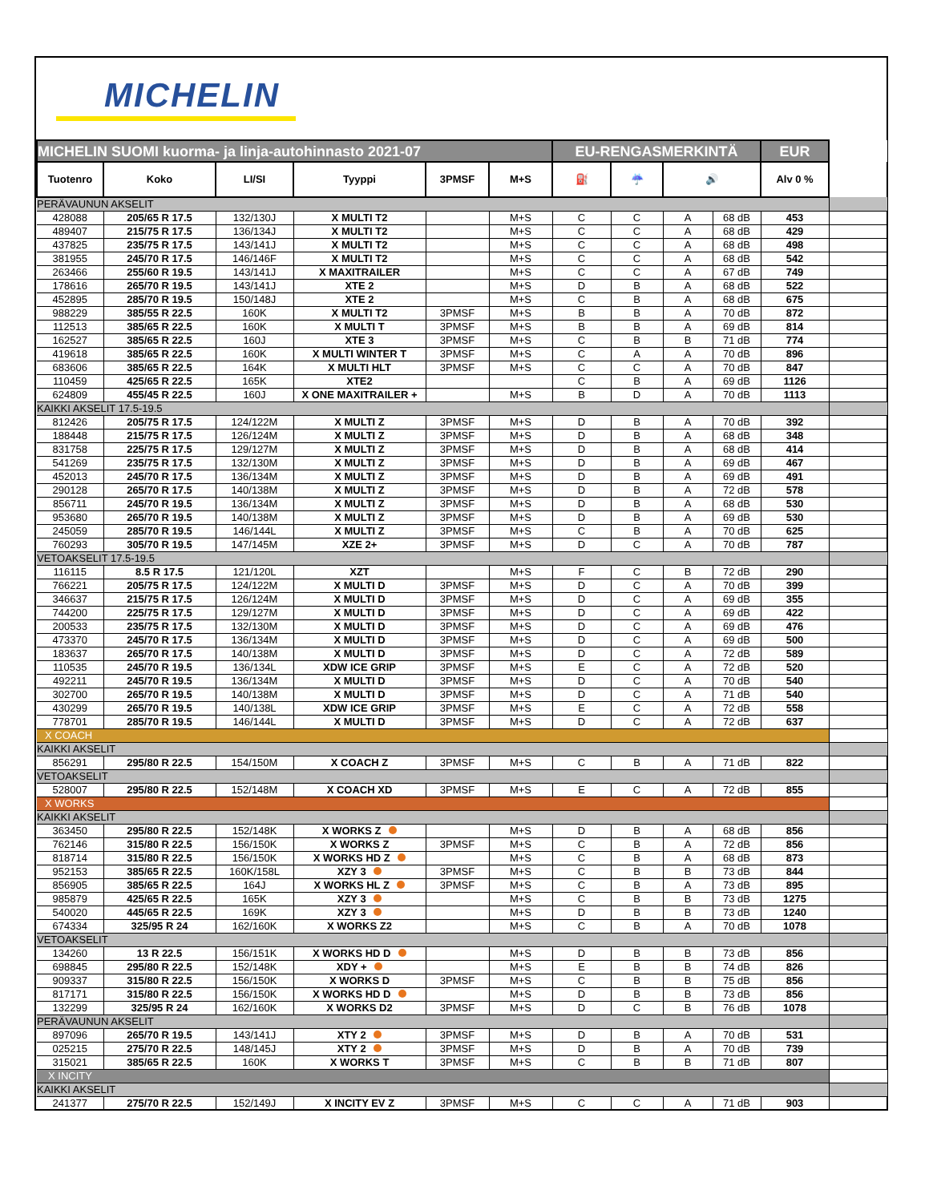MICHELIN
| MICHELIN SUOMI kuorma- ja linja-autohinnasto 2021-07 | | | | | | EU-RENGASMERKINTÄ | | | | EUR | |
| --- | --- | --- | --- | --- | --- | --- | --- | --- | --- | --- | --- |
| Tuotenro | Koko | LI/SI | Tyyppi | 3PMSF | M+S | ⛽ | ☔ | 🔊 | | Alv 0 % | |
| PERÄVAUNUN AKSELIT | | | | | | | | | | | |
| 428088 | 205/65 R 17.5 | 132/130J | X MULTI T2 | | M+S | C | C | A | 68 dB | 453 | |
| 489407 | 215/75 R 17.5 | 136/134J | X MULTI T2 | | M+S | C | C | A | 68 dB | 429 | |
| 437825 | 235/75 R 17.5 | 143/141J | X MULTI T2 | | M+S | C | C | A | 68 dB | 498 | |
| 381955 | 245/70 R 17.5 | 146/146F | X MULTI T2 | | M+S | C | C | A | 68 dB | 542 | |
| 263466 | 255/60 R 19.5 | 143/141J | X MAXITRAILER | | M+S | C | C | A | 67 dB | 749 | |
| 178616 | 265/70 R 19.5 | 143/141J | XTE 2 | | M+S | D | B | A | 68 dB | 522 | |
| 452895 | 285/70 R 19.5 | 150/148J | XTE 2 | | M+S | C | B | A | 68 dB | 675 | |
| 988229 | 385/55 R 22.5 | 160K | X MULTI T2 | 3PMSF | M+S | B | B | A | 70 dB | 872 | |
| 112513 | 385/65 R 22.5 | 160K | X MULTI T | 3PMSF | M+S | B | B | A | 69 dB | 814 | |
| 162527 | 385/65 R 22.5 | 160J | XTE 3 | 3PMSF | M+S | C | B | B | 71 dB | 774 | |
| 419618 | 385/65 R 22.5 | 160K | X MULTI WINTER T | 3PMSF | M+S | C | A | A | 70 dB | 896 | |
| 683606 | 385/65 R 22.5 | 164K | X MULTI HLT | 3PMSF | M+S | C | C | A | 70 dB | 847 | |
| 110459 | 425/65 R 22.5 | 165K | XTE2 | | | C | B | A | 69 dB | 1126 | |
| 624809 | 455/45 R 22.5 | 160J | X ONE MAXITRAILER + | | M+S | B | D | A | 70 dB | 1113 | |
| KAIKKI AKSELIT 17.5-19.5 | | | | | | | | | | | |
| 812426 | 205/75 R 17.5 | 124/122M | X MULTI Z | 3PMSF | M+S | D | B | A | 70 dB | 392 | |
| 188448 | 215/75 R 17.5 | 126/124M | X MULTI Z | 3PMSF | M+S | D | B | A | 68 dB | 348 | |
| 831758 | 225/75 R 17.5 | 129/127M | X MULTI Z | 3PMSF | M+S | D | B | A | 68 dB | 414 | |
| 541269 | 235/75 R 17.5 | 132/130M | X MULTI Z | 3PMSF | M+S | D | B | A | 69 dB | 467 | |
| 452013 | 245/70 R 17.5 | 136/134M | X MULTI Z | 3PMSF | M+S | D | B | A | 69 dB | 491 | |
| 290128 | 265/70 R 17.5 | 140/138M | X MULTI Z | 3PMSF | M+S | D | B | A | 72 dB | 578 | |
| 856711 | 245/70 R 19.5 | 136/134M | X MULTI Z | 3PMSF | M+S | D | B | A | 68 dB | 530 | |
| 953680 | 265/70 R 19.5 | 140/138M | X MULTI Z | 3PMSF | M+S | D | B | A | 69 dB | 530 | |
| 245059 | 285/70 R 19.5 | 146/144L | X MULTI Z | 3PMSF | M+S | C | B | A | 70 dB | 625 | |
| 760293 | 305/70 R 19.5 | 147/145M | XZE 2+ | 3PMSF | M+S | D | C | A | 70 dB | 787 | |
| VETOAKSELIT 17.5-19.5 | | | | | | | | | | | |
| 116115 | 8.5 R 17.5 | 121/120L | XZT | | M+S | F | C | B | 72 dB | 290 | |
| 766221 | 205/75 R 17.5 | 124/122M | X MULTI D | 3PMSF | M+S | D | C | A | 70 dB | 399 | |
| 346637 | 215/75 R 17.5 | 126/124M | X MULTI D | 3PMSF | M+S | D | C | A | 69 dB | 355 | |
| 744200 | 225/75 R 17.5 | 129/127M | X MULTI D | 3PMSF | M+S | D | C | A | 69 dB | 422 | |
| 200533 | 235/75 R 17.5 | 132/130M | X MULTI D | 3PMSF | M+S | D | C | A | 69 dB | 476 | |
| 473370 | 245/70 R 17.5 | 136/134M | X MULTI D | 3PMSF | M+S | D | C | A | 69 dB | 500 | |
| 183637 | 265/70 R 17.5 | 140/138M | X MULTI D | 3PMSF | M+S | D | C | A | 72 dB | 589 | |
| 110535 | 245/70 R 19.5 | 136/134L | XDW ICE GRIP | 3PMSF | M+S | E | C | A | 72 dB | 520 | |
| 492211 | 245/70 R 19.5 | 136/134M | X MULTI D | 3PMSF | M+S | D | C | A | 70 dB | 540 | |
| 302700 | 265/70 R 19.5 | 140/138M | X MULTI D | 3PMSF | M+S | D | C | A | 71 dB | 540 | |
| 430299 | 265/70 R 19.5 | 140/138L | XDW ICE GRIP | 3PMSF | M+S | E | C | A | 72 dB | 558 | |
| 778701 | 285/70 R 19.5 | 146/144L | X MULTI D | 3PMSF | M+S | D | C | A | 72 dB | 637 | |
| X COACH | | | | | | | | | | | |
| KAIKKI AKSELIT | | | | | | | | | | | |
| 856291 | 295/80 R 22.5 | 154/150M | X COACH Z | 3PMSF | M+S | C | B | A | 71 dB | 822 | |
| VETOAKSELIT | | | | | | | | | | | |
| 528007 | 295/80 R 22.5 | 152/148M | X COACH XD | 3PMSF | M+S | E | C | A | 72 dB | 855 | |
| X WORKS | | | | | | | | | | | |
| KAIKKI AKSELIT | | | | | | | | | | | |
| 363450 | 295/80 R 22.5 | 152/148K | X WORKS Z | | M+S | D | B | A | 68 dB | 856 | |
| 762146 | 315/80 R 22.5 | 156/150K | X WORKS Z | 3PMSF | M+S | C | B | A | 72 dB | 856 | |
| 818714 | 315/80 R 22.5 | 156/150K | X WORKS HD Z | | M+S | C | B | A | 68 dB | 873 | |
| 952153 | 385/65 R 22.5 | 160K/158L | XZY 3 | 3PMSF | M+S | C | B | B | 73 dB | 844 | |
| 856905 | 385/65 R 22.5 | 164J | X WORKS HL Z | 3PMSF | M+S | C | B | A | 73 dB | 895 | |
| 985879 | 425/65 R 22.5 | 165K | XZY 3 | | M+S | C | B | B | 73 dB | 1275 | |
| 540020 | 445/65 R 22.5 | 169K | XZY 3 | | M+S | D | B | B | 73 dB | 1240 | |
| 674334 | 325/95 R 24 | 162/160K | X WORKS Z2 | | M+S | C | B | A | 70 dB | 1078 | |
| VETOAKSELIT | | | | | | | | | | | |
| 134260 | 13 R 22.5 | 156/151K | X WORKS HD D | | M+S | D | B | B | 73 dB | 856 | |
| 698845 | 295/80 R 22.5 | 152/148K | XDY + | | M+S | E | B | B | 74 dB | 826 | |
| 909337 | 315/80 R 22.5 | 156/150K | X WORKS D | 3PMSF | M+S | C | B | B | 75 dB | 856 | |
| 817171 | 315/80 R 22.5 | 156/150K | X WORKS HD D | | M+S | D | B | B | 73 dB | 856 | |
| 132299 | 325/95 R 24 | 162/160K | X WORKS D2 | 3PMSF | M+S | D | C | B | 76 dB | 1078 | |
| PERÄVAUNUN AKSELIT | | | | | | | | | | | |
| 897096 | 265/70 R 19.5 | 143/141J | XTY 2 | 3PMSF | M+S | D | B | A | 70 dB | 531 | |
| 025215 | 275/70 R 22.5 | 148/145J | XTY 2 | 3PMSF | M+S | D | B | A | 70 dB | 739 | |
| 315021 | 385/65 R 22.5 | 160K | X WORKS T | 3PMSF | M+S | C | B | B | 71 dB | 807 | |
| X INCITY | | | | | | | | | | | |
| KAIKKI AKSELIT | | | | | | | | | | | |
| 241377 | 275/70 R 22.5 | 152/149J | X INCITY EV Z | 3PMSF | M+S | C | C | A | 71 dB | 903 | |